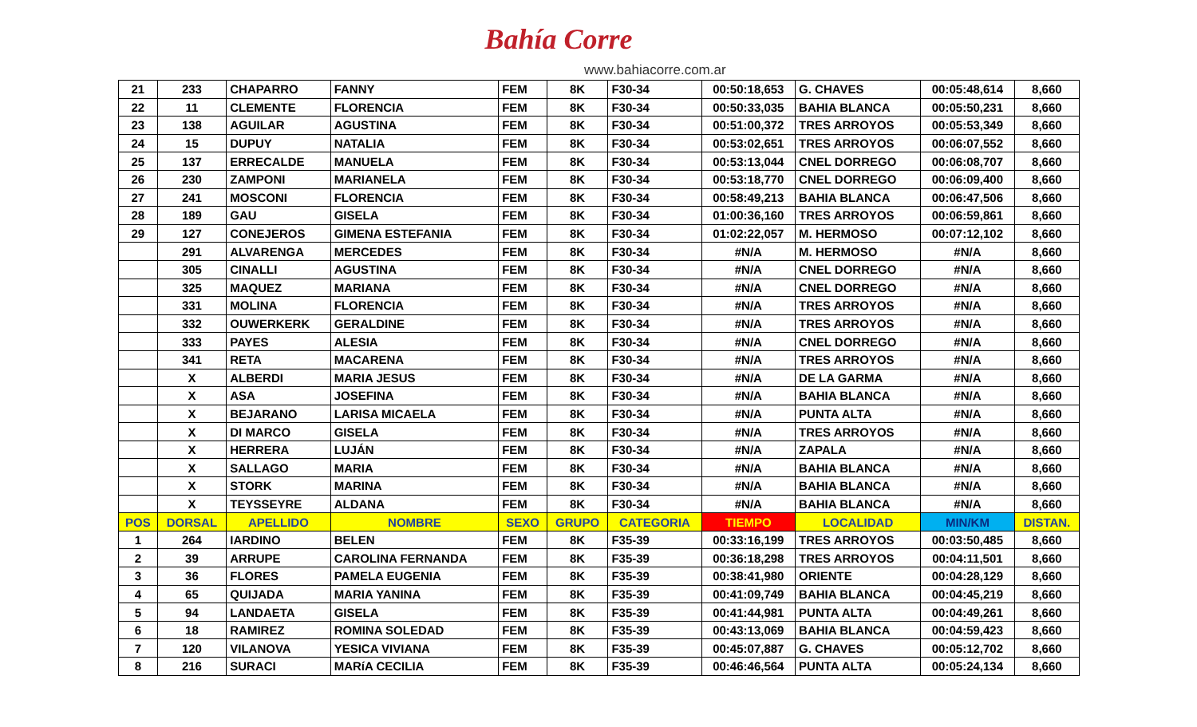Bahía Corre
www.bahiacorre.com.ar
| 21 | 233 | CHAPARRO | FANNY | FEM | 8K | F30-34 | 00:50:18,653 | G. CHAVES | 00:05:48,614 | 8,660 |
| 22 | 11 | CLEMENTE | FLORENCIA | FEM | 8K | F30-34 | 00:50:33,035 | BAHIA BLANCA | 00:05:50,231 | 8,660 |
| 23 | 138 | AGUILAR | AGUSTINA | FEM | 8K | F30-34 | 00:51:00,372 | TRES ARROYOS | 00:05:53,349 | 8,660 |
| 24 | 15 | DUPUY | NATALIA | FEM | 8K | F30-34 | 00:53:02,651 | TRES ARROYOS | 00:06:07,552 | 8,660 |
| 25 | 137 | ERRECALDE | MANUELA | FEM | 8K | F30-34 | 00:53:13,044 | CNEL DORREGO | 00:06:08,707 | 8,660 |
| 26 | 230 | ZAMPONI | MARIANELA | FEM | 8K | F30-34 | 00:53:18,770 | CNEL DORREGO | 00:06:09,400 | 8,660 |
| 27 | 241 | MOSCONI | FLORENCIA | FEM | 8K | F30-34 | 00:58:49,213 | BAHIA BLANCA | 00:06:47,506 | 8,660 |
| 28 | 189 | GAU | GISELA | FEM | 8K | F30-34 | 01:00:36,160 | TRES ARROYOS | 00:06:59,861 | 8,660 |
| 29 | 127 | CONEJEROS | GIMENA ESTEFANIA | FEM | 8K | F30-34 | 01:02:22,057 | M. HERMOSO | 00:07:12,102 | 8,660 |
| | 291 | ALVARENGA | MERCEDES | FEM | 8K | F30-34 | #N/A | M. HERMOSO | #N/A | 8,660 |
| | 305 | CINALLI | AGUSTINA | FEM | 8K | F30-34 | #N/A | CNEL DORREGO | #N/A | 8,660 |
| | 325 | MAQUEZ | MARIANA | FEM | 8K | F30-34 | #N/A | CNEL DORREGO | #N/A | 8,660 |
| | 331 | MOLINA | FLORENCIA | FEM | 8K | F30-34 | #N/A | TRES ARROYOS | #N/A | 8,660 |
| | 332 | OUWERKERK | GERALDINE | FEM | 8K | F30-34 | #N/A | TRES ARROYOS | #N/A | 8,660 |
| | 333 | PAYES | ALESIA | FEM | 8K | F30-34 | #N/A | CNEL DORREGO | #N/A | 8,660 |
| | 341 | RETA | MACARENA | FEM | 8K | F30-34 | #N/A | TRES ARROYOS | #N/A | 8,660 |
| | X | ALBERDI | MARIA JESUS | FEM | 8K | F30-34 | #N/A | DE LA GARMA | #N/A | 8,660 |
| | X | ASA | JOSEFINA | FEM | 8K | F30-34 | #N/A | BAHIA BLANCA | #N/A | 8,660 |
| | X | BEJARANO | LARISA MICAELA | FEM | 8K | F30-34 | #N/A | PUNTA ALTA | #N/A | 8,660 |
| | X | DI MARCO | GISELA | FEM | 8K | F30-34 | #N/A | TRES ARROYOS | #N/A | 8,660 |
| | X | HERRERA | LUJÁN | FEM | 8K | F30-34 | #N/A | ZAPALA | #N/A | 8,660 |
| | X | SALLAGO | MARIA | FEM | 8K | F30-34 | #N/A | BAHIA BLANCA | #N/A | 8,660 |
| | X | STORK | MARINA | FEM | 8K | F30-34 | #N/A | BAHIA BLANCA | #N/A | 8,660 |
| | X | TEYSSEYRE | ALDANA | FEM | 8K | F30-34 | #N/A | BAHIA BLANCA | #N/A | 8,660 |
| POS | DORSAL | APELLIDO | NOMBRE | SEXO | GRUPO | CATEGORIA | TIEMPO | LOCALIDAD | MIN/KM | DISTAN. |
| 1 | 264 | IARDINO | BELEN | FEM | 8K | F35-39 | 00:33:16,199 | TRES ARROYOS | 00:03:50,485 | 8,660 |
| 2 | 39 | ARRUPE | CAROLINA FERNANDA | FEM | 8K | F35-39 | 00:36:18,298 | TRES ARROYOS | 00:04:11,501 | 8,660 |
| 3 | 36 | FLORES | PAMELA EUGENIA | FEM | 8K | F35-39 | 00:38:41,980 | ORIENTE | 00:04:28,129 | 8,660 |
| 4 | 65 | QUIJADA | MARIA YANINA | FEM | 8K | F35-39 | 00:41:09,749 | BAHIA BLANCA | 00:04:45,219 | 8,660 |
| 5 | 94 | LANDAETA | GISELA | FEM | 8K | F35-39 | 00:41:44,981 | PUNTA ALTA | 00:04:49,261 | 8,660 |
| 6 | 18 | RAMIREZ | ROMINA SOLEDAD | FEM | 8K | F35-39 | 00:43:13,069 | BAHIA BLANCA | 00:04:59,423 | 8,660 |
| 7 | 120 | VILANOVA | YESICA VIVIANA | FEM | 8K | F35-39 | 00:45:07,887 | G. CHAVES | 00:05:12,702 | 8,660 |
| 8 | 216 | SURACI | MARíA CECILIA | FEM | 8K | F35-39 | 00:46:46,564 | PUNTA ALTA | 00:05:24,134 | 8,660 |